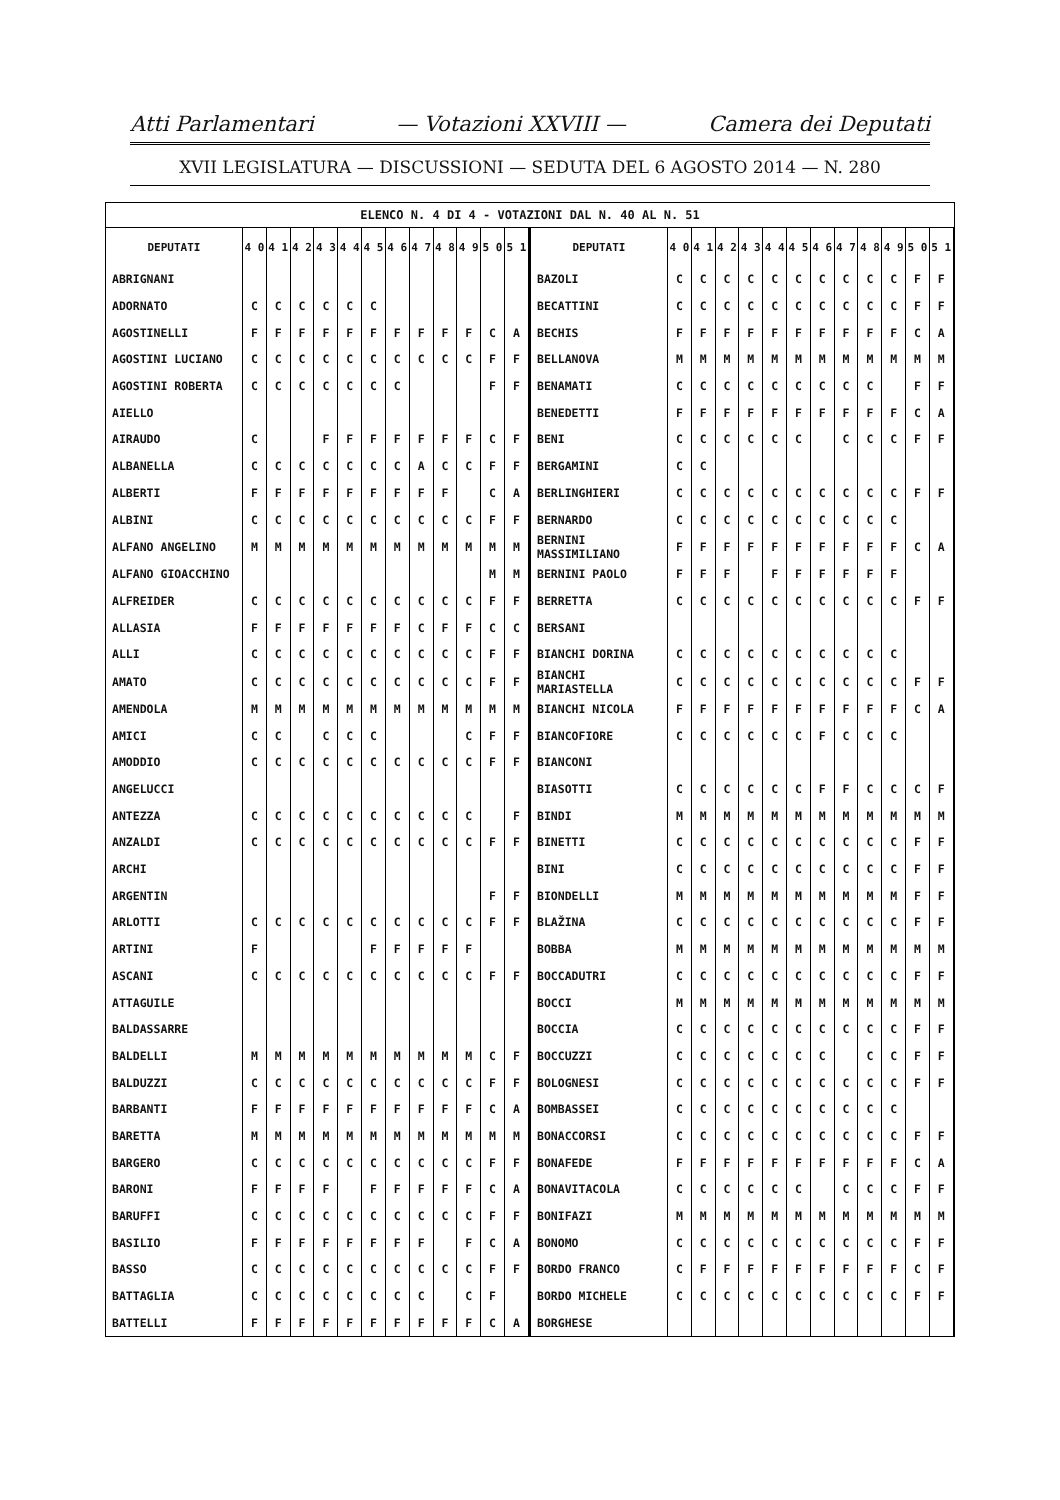Atti Parlamentari — Votazioni XXVIII — Camera dei Deputati
XVII LEGISLATURA — DISCUSSIONI — SEDUTA DEL 6 AGOSTO 2014 — N. 280
| ELENCO N. 4 DI 4 - VOTAZIONI DAL N. 40 AL N. 51 | | | | | | | | | | | | | | | | | | | | | | | | | | | |
| --- | --- | --- | --- | --- | --- | --- | --- | --- | --- | --- | --- | --- | --- | --- | --- | --- | --- | --- | --- | --- | --- | --- | --- | --- | --- | --- | --- |
| DEPUTATI | 4 0 | 4 1 | 4 2 | 4 3 | 4 4 | 4 5 | 4 6 | 4 7 | 4 8 | 4 9 | 5 0 | 5 1 | | DEPUTATI | 4 0 | 4 1 | 4 2 | 4 3 | 4 4 | 4 5 | 4 6 | 4 7 | 4 8 | 4 9 | 5 0 | 5 1 | |
| ABRIGNANI | | | | | | | | | | | | | | BAZOLI | C | C | C | C | C | C | C | C | C | C | F | F | |
| ADORNATO | C | C | C | C | C | C | | | | | | | | BECATTINI | C | C | C | C | C | C | C | C | C | C | F | F | |
| AGOSTINELLI | F | F | F | F | F | F | F | F | F | F | C | A | | BECHIS | F | F | F | F | F | F | F | F | F | F | C | A | |
| AGOSTINI LUCIANO | C | C | C | C | C | C | C | C | C | C | F | F | | BELLANOVA | M | M | M | M | M | M | M | M | M | M | M | M | |
| AGOSTINI ROBERTA | C | C | C | C | C | C | C | | | | F | F | | BENAMATI | C | C | C | C | C | C | C | C | C | | F | F | |
| AIELLO | | | | | | | | | | | | | | BENEDETTI | F | F | F | F | F | F | F | F | F | F | C | A | |
| AIRAUDO | C | | | F | F | F | F | F | F | F | C | F | | BENI | C | C | C | C | C | C | | C | C | C | F | F | |
| ALBANELLA | C | C | C | C | C | C | C | A | C | C | F | F | | BERGAMINI | C | C | | | | | | | | | | | |
| ALBERTI | F | F | F | F | F | F | F | F | F | | C | A | | BERLINGHIERI | C | C | C | C | C | C | C | C | C | C | F | F | |
| ALBINI | C | C | C | C | C | C | C | C | C | C | F | F | | BERNARDO | C | C | C | C | C | C | C | C | C | C | | | |
| ALFANO ANGELINO | M | M | M | M | M | M | M | M | M | M | M | M | | BERNINI MASSIMILIANO | F | F | F | F | F | F | F | F | F | F | C | A | |
| ALFANO GIOACCHINO | | | | | | | | | | | M | M | | BERNINI PAOLO | F | F | F | | F | F | F | F | F | F | | | |
| ALFREIDER | C | C | C | C | C | C | C | C | C | C | F | F | | BERRETTA | C | C | C | C | C | C | C | C | C | C | F | F | |
| ALLASIA | F | F | F | F | F | F | F | C | F | F | C | C | | BERSANI | | | | | | | | | | | | | |
| ALLI | C | C | C | C | C | C | C | C | C | C | F | F | | BIANCHI DORINA | C | C | C | C | C | C | C | C | C | C | | | |
| AMATO | C | C | C | C | C | C | C | C | C | C | F | F | | BIANCHI MARIASTELLA | C | C | C | C | C | C | C | C | C | C | F | F | |
| AMENDOLA | M | M | M | M | M | M | M | M | M | M | M | M | | BIANCHI NICOLA | F | F | F | F | F | F | F | F | F | F | C | A | |
| AMICI | C | C | | C | C | C | | | | C | F | F | | BIANCOFIORE | C | C | C | C | C | C | F | C | C | C | | | |
| AMODDIO | C | C | C | C | C | C | C | C | C | C | F | F | | BIANCONI | | | | | | | | | | | | | |
| ANGELUCCI | | | | | | | | | | | | | | BIASOTTI | C | C | C | C | C | C | F | F | C | C | C | F | |
| ANTEZZA | C | C | C | C | C | C | C | C | C | C | | F | | BINDI | M | M | M | M | M | M | M | M | M | M | M | M | |
| ANZALDI | C | C | C | C | C | C | C | C | C | C | F | F | | BINETTI | C | C | C | C | C | C | C | C | C | C | F | F | |
| ARCHI | | | | | | | | | | | | | | BINI | C | C | C | C | C | C | C | C | C | C | F | F | |
| ARGENTIN | | | | | | | | | | | F | F | | BIONDELLI | M | M | M | M | M | M | M | M | M | M | F | F | |
| ARLOTTI | C | C | C | C | C | C | C | C | C | C | F | F | | BLAŽINA | C | C | C | C | C | C | C | C | C | C | F | F | |
| ARTINI | F | | | | | F | F | F | F | F | | | | BOBBA | M | M | M | M | M | M | M | M | M | M | M | M | |
| ASCANI | C | C | C | C | C | C | C | C | C | C | F | F | | BOCCADUTRI | C | C | C | C | C | C | C | C | C | C | F | F | |
| ATTAGUILE | | | | | | | | | | | | | | BOCCI | M | M | M | M | M | M | M | M | M | M | M | M | |
| BALDASSARRE | | | | | | | | | | | | | | BOCCIA | C | C | C | C | C | C | C | C | C | C | F | F | |
| BALDELLI | M | M | M | M | M | M | M | M | M | M | C | F | | BOCCUZZI | C | C | C | C | C | C | C | | C | C | F | F | |
| BALDUZZI | C | C | C | C | C | C | C | C | C | C | F | F | | BOLOGNESI | C | C | C | C | C | C | C | C | C | C | F | F | |
| BARBANTI | F | F | F | F | F | F | F | F | F | F | C | A | | BOMBASSEI | C | C | C | C | C | C | C | C | C | C | | | |
| BARETTA | M | M | M | M | M | M | M | M | M | M | M | M | | BONACCORSI | C | C | C | C | C | C | C | C | C | C | F | F | |
| BARGERO | C | C | C | C | C | C | C | C | C | C | F | F | | BONAFEDE | F | F | F | F | F | F | F | F | F | F | C | A | |
| BARONI | F | F | F | F | | F | F | F | F | F | C | A | | BONAVITACOLA | C | C | C | C | C | C | | C | C | C | F | F | |
| BARUFFI | C | C | C | C | C | C | C | C | C | C | F | F | | BONIFAZI | M | M | M | M | M | M | M | M | M | M | M | M | |
| BASILIO | F | F | F | F | F | F | F | F | | F | C | A | | BONOMO | C | C | C | C | C | C | C | C | C | C | F | F | |
| BASSO | C | C | C | C | C | C | C | C | C | C | F | F | | BORDO FRANCO | C | F | F | F | F | F | F | F | F | F | C | F | |
| BATTAGLIA | C | C | C | C | C | C | C | C | | C | F | | | BORDO MICHELE | C | C | C | C | C | C | C | C | C | C | F | F | |
| BATTELLI | F | F | F | F | F | F | F | F | F | F | C | A | | BORGHESE | | | | | | | | | | | | | |